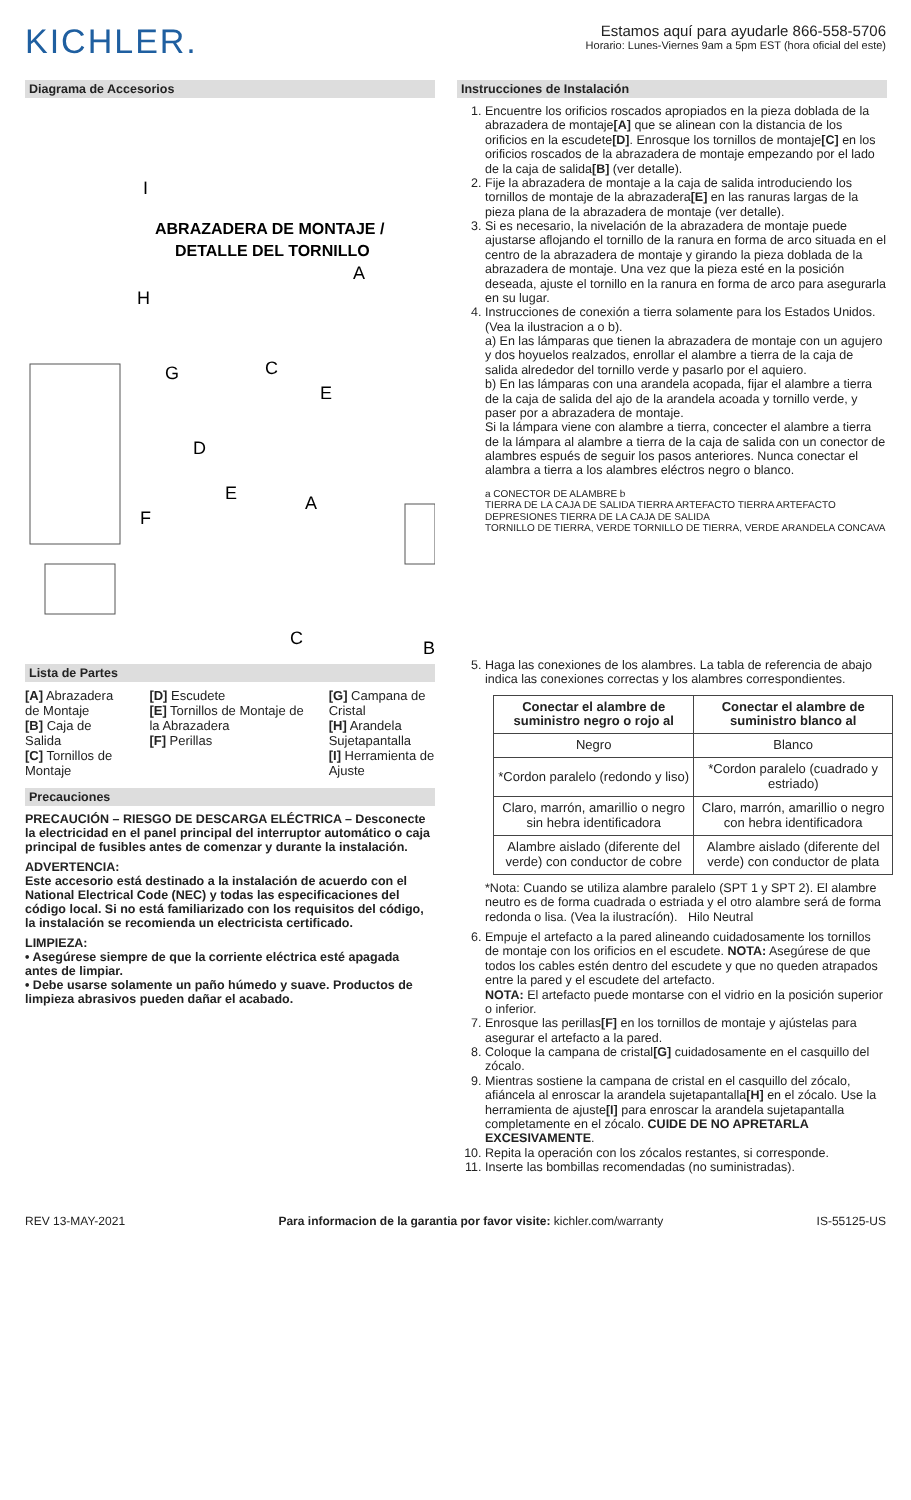KICHLER.
Estamos aquí para ayudarle 866-558-5706
Horario: Lunes-Viernes 9am a 5pm EST (hora oficial del este)
Diagrama de Accesorios
ABRAZADERA DE MONTAJE /
DETALLE DEL TORNILLO
I
H
G
A
C
E
D
E
A
F
C
B
Lista de Partes
[A] Abrazadera de Montaje
[B] Caja de Salida
[C] Tornillos de Montaje
[D] Escudete
[E] Tornillos de Montaje de la Abrazadera
[F] Perillas
[G] Campana de Cristal
[H] Arandela Sujetapantalla
[I] Herramienta de Ajuste
Precauciones
PRECAUCIÓN – RIESGO DE DESCARGA ELÉCTRICA – Desconecte la electricidad en el panel principal del interruptor automático o caja principal de fusibles antes de comenzar y durante la instalación.
ADVERTENCIA:
Este accesorio está destinado a la instalación de acuerdo con el National Electrical Code (NEC) y todas las especificaciones del código local. Si no está familiarizado con los requisitos del código, la instalación se recomienda un electricista certificado.
LIMPIEZA:
• Asegúrese siempre de que la corriente eléctrica esté apagada antes de limpiar.
• Debe usarse solamente un paño húmedo y suave. Productos de limpieza abrasivos pueden dañar el acabado.
Instrucciones de Instalación
1. Encuentre los orificios roscados apropiados en la pieza doblada de la abrazadera de montaje[A] que se alinean con la distancia de los orificios en la escudete[D]. Enrosque los tornillos de montaje[C] en los orificios roscados de la abrazadera de montaje empezando por el lado de la caja de salida[B] (ver detalle).
2. Fije la abrazadera de montaje a la caja de salida introduciendo los tornillos de montaje de la abrazadera[E] en las ranuras largas de la pieza plana de la abrazadera de montaje (ver detalle).
3. Si es necesario, la nivelación de la abrazadera de montaje puede ajustarse aflojando el tornillo de la ranura en forma de arco situada en el centro de la abrazadera de montaje y girando la pieza doblada de la abrazadera de montaje. Una vez que la pieza esté en la posición deseada, ajuste el tornillo en la ranura en forma de arco para asegurarla en su lugar.
4. Instrucciones de conexión a tierra solamente para los Estados Unidos. (Vea la ilustracion a o b).
a) En las lámparas que tienen la abrazadera de montaje con un agujero y dos hoyuelos realzados, enrollar el alambre a tierra de la caja de salida alrededor del tornillo verde y pasarlo por el aquiero.
b) En las lámparas con una arandela acopada, fijar el alambre a tierra de la caja de salida del ajo de la arandela acoada y tornillo verde, y paser por a abrazadera de montaje.
Si la lámpara viene con alambre a tierra, concecter el alambre a tierra de la lámpara al alambre a tierra de la caja de salida con un conector de alambres espués de seguir los pasos anteriores. Nunca conectar el alambra a tierra a los alambres eléctros negro o blanco.
a CONECTOR DE ALAMBRE b
TIERRA DE LA CAJA DE SALIDA TIERRA ARTEFACTO TIERRA ARTEFACTO
DEPRESIONES TIERRA DE LA CAJA DE SALIDA
TORNILLO DE TIERRA, VERDE TORNILLO DE TIERRA, VERDE ARANDELA CONCAVA
5. Haga las conexiones de los alambres. La tabla de referencia de abajo indica las conexiones correctas y los alambres correspondientes.
| Conectar el alambre de suministro negro o rojo al | Conectar el alambre de suministro blanco al |
| --- | --- |
| Negro | Blanco |
| *Cordon paralelo (redondo y liso) | *Cordon paralelo (cuadrado y estriado) |
| Claro, marrón, amarillio o negro sin hebra identificadora | Claro, marrón, amarillio o negro con hebra identificadora |
| Alambre aislado (diferente del verde) con conductor de cobre | Alambre aislado (diferente del verde) con conductor de plata |
*Nota: Cuando se utiliza alambre paralelo (SPT 1 y SPT 2). El alambre neutro es de forma cuadrada o estriada y el otro alambre será de forma redonda o lisa. (Vea la ilustracíón). Hilo Neutral
6. Empuje el artefacto a la pared alineando cuidadosamente los tornillos de montaje con los orificios en el escudete. NOTA: Asegúrese de que todos los cables estén dentro del escudete y que no queden atrapados entre la pared y el escudete del artefacto.
NOTA: El artefacto puede montarse con el vidrio en la posición superior o inferior.
7. Enrosque las perillas[F] en los tornillos de montaje y ajústelas para asegurar el artefacto a la pared.
8. Coloque la campana de cristal[G] cuidadosamente en el casquillo del zócalo.
9. Mientras sostiene la campana de cristal en el casquillo del zócalo, afiáncela al enroscar la arandela sujetapantalla[H] en el zócalo. Use la herramienta de ajuste[I] para enroscar la arandela sujetapantalla completamente en el zócalo. CUIDE DE NO APRETARLA EXCESIVAMENTE.
10. Repita la operación con los zócalos restantes, si corresponde.
11. Inserte las bombillas recomendadas (no suministradas).
REV 13-MAY-2021 Para informacion de la garantia por favor visite: kichler.com/warranty IS-55125-US